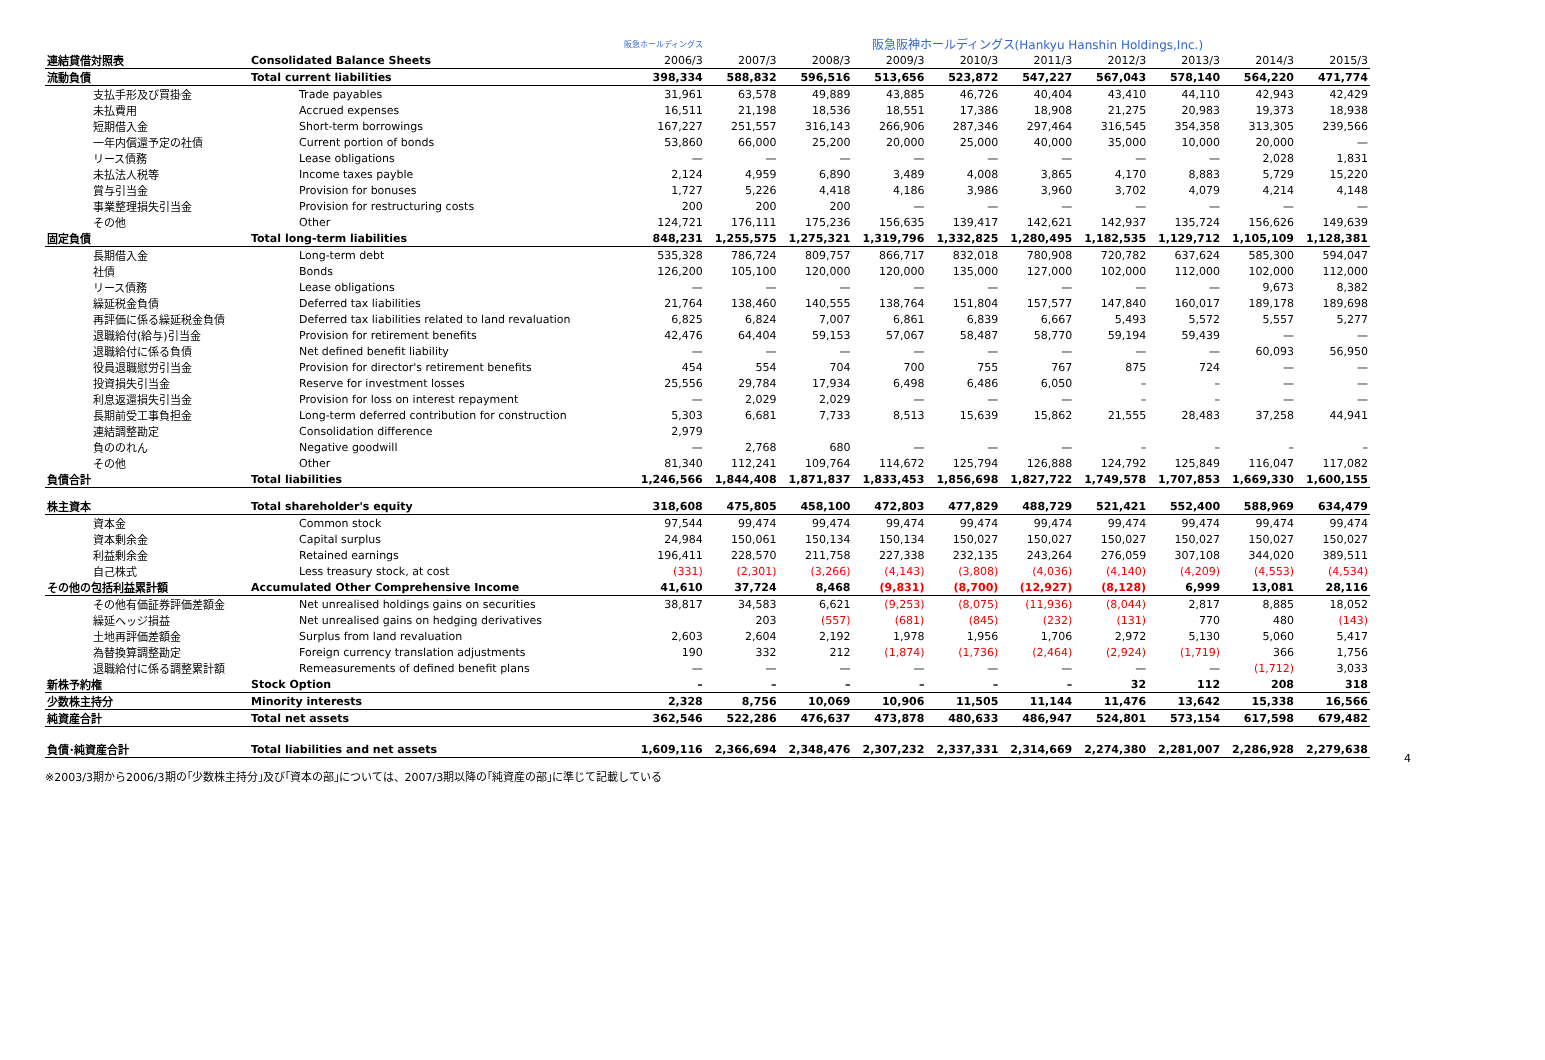| | | 阪急ホールディングス | 阪急阪神ホールディングス(Hankyu Hanshin Holdings,Inc.) | | | | | | | | |
| --- | --- | --- | --- | --- | --- | --- | --- | --- | --- | --- | --- |
| 連結貸借対照表 | Consolidated Balance Sheets | 2006/3 | 2007/3 | 2008/3 | 2009/3 | 2010/3 | 2011/3 | 2012/3 | 2013/3 | 2014/3 | 2015/3 |
| 流動負債 | Total current liabilities | 398,334 | 588,832 | 596,516 | 513,656 | 523,872 | 547,227 | 567,043 | 578,140 | 564,220 | 471,774 |
| 支払手形及び買掛金 | Trade payables | 31,961 | 63,578 | 49,889 | 43,885 | 46,726 | 40,404 | 43,410 | 44,110 | 42,943 | 42,429 |
| 未払費用 | Accrued expenses | 16,511 | 21,198 | 18,536 | 18,551 | 17,386 | 18,908 | 21,275 | 20,983 | 19,373 | 18,938 |
| 短期借入金 | Short-term borrowings | 167,227 | 251,557 | 316,143 | 266,906 | 287,346 | 297,464 | 316,545 | 354,358 | 313,305 | 239,566 |
| 一年内償還予定の社債 | Current portion of bonds | 53,860 | 66,000 | 25,200 | 20,000 | 25,000 | 40,000 | 35,000 | 10,000 | 20,000 | — |
| リース債務 | Lease obligations | — | — | — | — | — | — | — | — | 2,028 | 1,831 |
| 未払法人税等 | Income taxes payble | 2,124 | 4,959 | 6,890 | 3,489 | 4,008 | 3,865 | 4,170 | 8,883 | 5,729 | 15,220 |
| 賞与引当金 | Provision for bonuses | 1,727 | 5,226 | 4,418 | 4,186 | 3,986 | 3,960 | 3,702 | 4,079 | 4,214 | 4,148 |
| 事業整理損失引当金 | Provision for restructuring costs | 200 | 200 | 200 | — | — | — | — | — | — | — |
| その他 | Other | 124,721 | 176,111 | 175,236 | 156,635 | 139,417 | 142,621 | 142,937 | 135,724 | 156,626 | 149,639 |
| 固定負債 | Total long-term liabilities | 848,231 | 1,255,575 | 1,275,321 | 1,319,796 | 1,332,825 | 1,280,495 | 1,182,535 | 1,129,712 | 1,105,109 | 1,128,381 |
| 長期借入金 | Long-term debt | 535,328 | 786,724 | 809,757 | 866,717 | 832,018 | 780,908 | 720,782 | 637,624 | 585,300 | 594,047 |
| 社債 | Bonds | 126,200 | 105,100 | 120,000 | 120,000 | 135,000 | 127,000 | 102,000 | 112,000 | 102,000 | 112,000 |
| リース債務 | Lease obligations | — | — | — | — | — | — | — | — | 9,673 | 8,382 |
| 繰延税金負債 | Deferred tax liabilities | 21,764 | 138,460 | 140,555 | 138,764 | 151,804 | 157,577 | 147,840 | 160,017 | 189,178 | 189,698 |
| 再評価に係る繰延税金負債 | Deferred tax liabilities related to land revaluation | 6,825 | 6,824 | 7,007 | 6,861 | 6,839 | 6,667 | 5,493 | 5,572 | 5,557 | 5,277 |
| 退職給付(給与)引当金 | Provision for retirement benefits | 42,476 | 64,404 | 59,153 | 57,067 | 58,487 | 58,770 | 59,194 | 59,439 | — | — |
| 退職給付に係る負債 | Net defined benefit liability | — | — | — | — | — | — | — | — | 60,093 | 56,950 |
| 役員退職慰労引当金 | Provision for director's retirement benefits | 454 | 554 | 704 | 700 | 755 | 767 | 875 | 724 | — | — |
| 投資損失引当金 | Reserve for investment losses | 25,556 | 29,784 | 17,934 | 6,498 | 6,486 | 6,050 | – | – | — | — |
| 利息返還損失引当金 | Provision for loss on interest repayment | — | 2,029 | 2,029 | — | — | — | – | – | — | — |
| 長期前受工事負担金 | Long-term deferred contribution for construction | 5,303 | 6,681 | 7,733 | 8,513 | 15,639 | 15,862 | 21,555 | 28,483 | 37,258 | 44,941 |
| 連結調整勘定 | Consolidation difference | 2,979 | | | | | | | | | |
| 負ののれん | Negative goodwill | — | 2,768 | 680 | — | — | — | – | – | – | – |
| その他 | Other | 81,340 | 112,241 | 109,764 | 114,672 | 125,794 | 126,888 | 124,792 | 125,849 | 116,047 | 117,082 |
| 負債合計 | Total liabilities | 1,246,566 | 1,844,408 | 1,871,837 | 1,833,453 | 1,856,698 | 1,827,722 | 1,749,578 | 1,707,853 | 1,669,330 | 1,600,155 |
| 株主資本 | Total shareholder's equity | 318,608 | 475,805 | 458,100 | 472,803 | 477,829 | 488,729 | 521,421 | 552,400 | 588,969 | 634,479 |
| 資本金 | Common stock | 97,544 | 99,474 | 99,474 | 99,474 | 99,474 | 99,474 | 99,474 | 99,474 | 99,474 | 99,474 |
| 資本剰余金 | Capital surplus | 24,984 | 150,061 | 150,134 | 150,134 | 150,027 | 150,027 | 150,027 | 150,027 | 150,027 | 150,027 |
| 利益剰余金 | Retained earnings | 196,411 | 228,570 | 211,758 | 227,338 | 232,135 | 243,264 | 276,059 | 307,108 | 344,020 | 389,511 |
| 自己株式 | Less treasury stock, at cost | (331) | (2,301) | (3,266) | (4,143) | (3,808) | (4,036) | (4,140) | (4,209) | (4,553) | (4,534) |
| その他の包括利益累計額 | Accumulated Other Comprehensive Income | 41,610 | 37,724 | 8,468 | (9,831) | (8,700) | (12,927) | (8,128) | 6,999 | 13,081 | 28,116 |
| その他有価証券評価差額金 | Net unrealised holdings gains on securities | 38,817 | 34,583 | 6,621 | (9,253) | (8,075) | (11,936) | (8,044) | 2,817 | 8,885 | 18,052 |
| 繰延ヘッジ損益 | Net unrealised gains on hedging derivatives | | 203 | (557) | (681) | (845) | (232) | (131) | 770 | 480 | (143) |
| 土地再評価差額金 | Surplus from land revaluation | 2,603 | 2,604 | 2,192 | 1,978 | 1,956 | 1,706 | 2,972 | 5,130 | 5,060 | 5,417 |
| 為替換算調整勘定 | Foreign currency translation adjustments | 190 | 332 | 212 | (1,874) | (1,736) | (2,464) | (2,924) | (1,719) | 366 | 1,756 |
| 退職給付に係る調整累計額 | Remeasurements of defined benefit plans | — | — | — | — | — | — | — | — | (1,712) | 3,033 |
| 新株予約権 | Stock Option | – | – | – | – | – | – | 32 | 112 | 208 | 318 |
| 少数株主持分 | Minority interests | 2,328 | 8,756 | 10,069 | 10,906 | 11,505 | 11,144 | 11,476 | 13,642 | 15,338 | 16,566 |
| 純資産合計 | Total net assets | 362,546 | 522,286 | 476,637 | 473,878 | 480,633 | 486,947 | 524,801 | 573,154 | 617,598 | 679,482 |
| 負債･純資産合計 | Total liabilities and net assets | 1,609,116 | 2,366,694 | 2,348,476 | 2,307,232 | 2,337,331 | 2,314,669 | 2,274,380 | 2,281,007 | 2,286,928 | 2,279,638 |
※2003/3期から2006/3期の｢少数株主持分｣及び｢資本の部｣については、2007/3期以降の｢純資産の部｣に準じて記載している
4